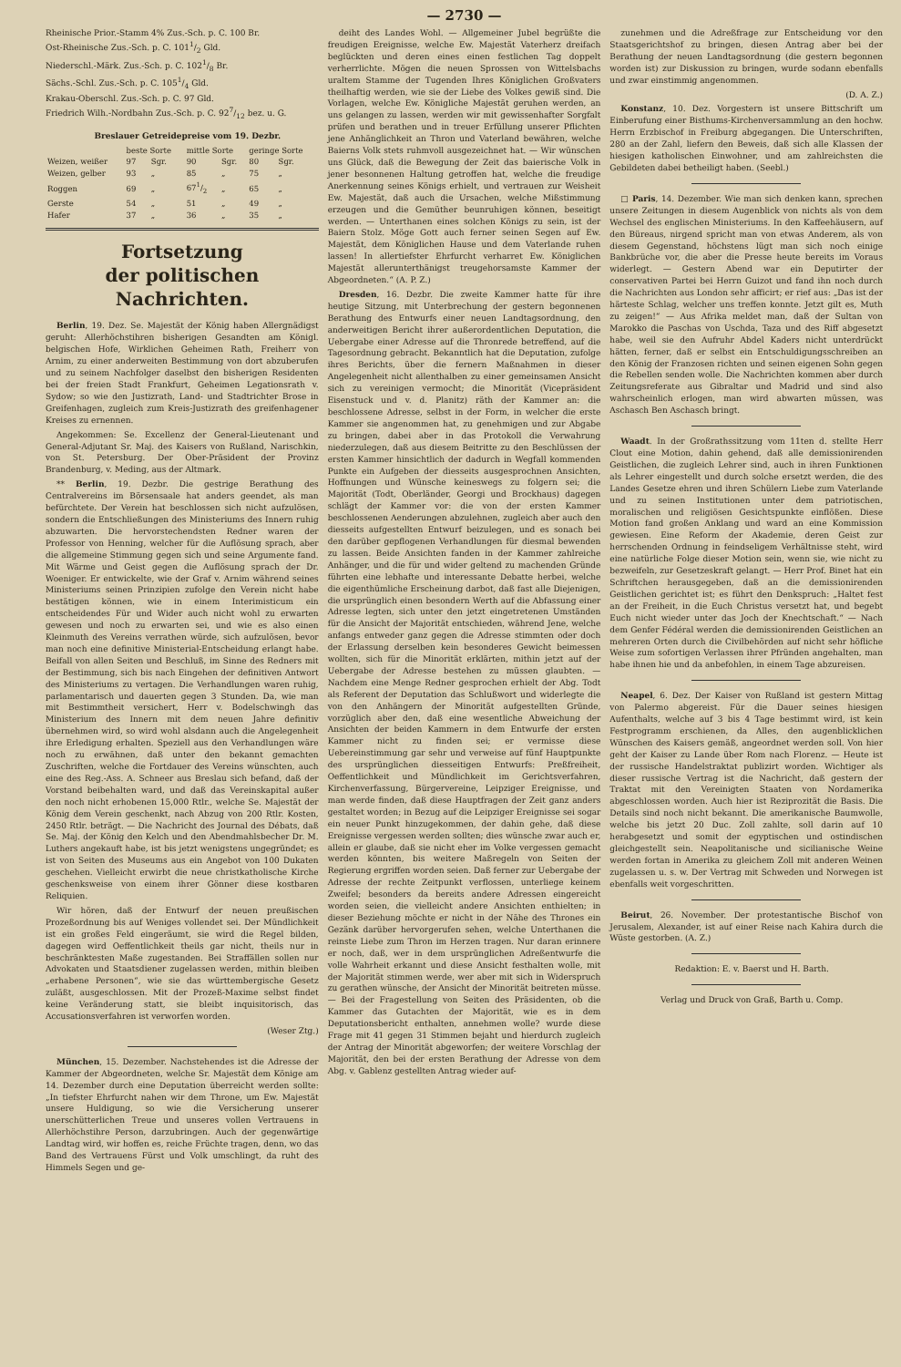— 2730 —
Rheinische Prior.-Stamm 4% Zus.-Sch. p. C. 100 Br.
Ost-Rheinische Zus.-Sch. p. C. 1011/2 Gld.
Niederschl.-Märk. Zus.-Sch. p. C. 1021/8 Br.
Sächs.-Schl. Zus.-Sch. p. C. 1051/4 Gld.
Krakau-Oberschl. Zus.-Sch. p. C. 97 Gld.
Friedrich Wilh.-Nordbahn Zus.-Sch. p. C. 927/12 bez. u. G.
Breslauer Getreidepreise vom 19. Dezbr.
| | beste Sorte | | mittle Sorte | | geringe Sorte | |
| --- | --- | --- | --- | --- | --- | --- |
| Weizen, weißer | 97 | Sgr. | 90 | Sgr. | 80 | Sgr. |
| Weizen, gelber | 93 | „ | 85 | „ | 75 | „ |
| Roggen | 69 | „ | 671/2 | „ | 65 | „ |
| Gerste | 54 | „ | 51 | „ | 49 | „ |
| Hafer | 37 | „ | 36 | „ | 35 | „ |
Fortsetzung
der politischen Nachrichten.
Berlin, 19. Dez. Se. Majestät der König haben Allergnädigst geruht: Allerhöchstihren bisherigen Gesandten am Königl. belgischen Hofe, Wirklichen Geheimen Rath, Freiherr von Arnim, zu einer anderweiten Bestimmung von dort abzuberufen und zu seinem Nachfolger daselbst den bisherigen Residenten bei der freien Stadt Frankfurt, Geheimen Legationsrath v. Sydow; so wie den Justizrath, Land- und Stadtrichter Brose in Greifenhagen, zugleich zum Kreis-Justizrath des greifenhagener Kreises zu ernennen.
Angekommen: Se. Excellenz der General-Lieutenant und General-Adjutant Sr. Maj. des Kaisers von Rußland, Narischkin, von St. Petersburg. Der Ober-Präsident der Provinz Brandenburg, v. Meding, aus der Altmark.
** Berlin, 19. Dezbr. Die gestrige Berathung des Centralvereins im Börsensaale hat anders geendet, als man befürchtete. Der Verein hat beschlossen sich nicht aufzulösen, sondern die Entschließungen des Ministeriums des Innern ruhig abzuwarten. Die hervorstechendsten Redner waren der Professor von Henning, welcher für die Auflösung sprach, aber die allgemeine Stimmung gegen sich und seine Argumente fand. Mit Wärme und Geist gegen die Auflösung sprach der Dr. Woeniger. Er entwickelte, wie der Graf v. Arnim während seines Ministeriums seinen Prinzipien zufolge den Verein nicht habe bestätigen können, wie in einem Interimisticum ein entscheidendes Für und Wider auch nicht wohl zu erwarten gewesen und noch zu erwarten sei, und wie es also einen Kleinmuth des Vereins verrathen würde, sich aufzulösen, bevor man noch eine definitive Ministerial-Entscheidung erlangt habe. Beifall von allen Seiten und Beschluß, im Sinne des Redners mit der Bestimmung, sich bis nach Eingehen der definitiven Antwort des Ministeriums zu vertagen. Die Verhandlungen waren ruhig, parlamentarisch und dauerten gegen 3 Stunden. Da, wie man mit Bestimmtheit versichert, Herr v. Bodelschwingh das Ministerium des Innern mit dem neuen Jahre definitiv übernehmen wird, so wird wohl alsdann auch die Angelegenheit ihre Erledigung erhalten. Speziell aus den Verhandlungen wäre noch zu erwähnen, daß unter den bekannt gemachten Zuschriften, welche die Fortdauer des Vereins wünschten, auch eine des Reg.-Ass. A. Schneer aus Breslau sich befand, daß der Vorstand beibehalten ward, und daß das Vereinskapital außer den noch nicht erhobenen 15,000 Rtlr., welche Se. Majestät der König dem Verein geschenkt, nach Abzug von 200 Rtlr. Kosten, 2450 Rtlr. beträgt. — Die Nachricht des Journal des Débats, daß Se. Maj. der König den Kelch und den Abendmahlsbecher Dr. M. Luthers angekauft habe, ist bis jetzt wenigstens ungegründet; es ist von Seiten des Museums aus ein Angebot von 100 Dukaten geschehen. Vielleicht erwirbt die neue christkatholische Kirche geschenksweise von einem ihrer Gönner diese kostbaren Reliquien.
Wir hören, daß der Entwurf der neuen preußischen Prozeßordnung bis auf Weniges vollendet sei. Der Mündlichkeit ist ein großes Feld eingeräumt, sie wird die Regel bilden, dagegen wird Oeffentlichkeit theils gar nicht, theils nur in beschränktesten Maße zugestanden. Bei Straffällen sollen nur Advokaten und Staatsdiener zugelassen werden, mithin bleiben „erhabene Personen“, wie sie das württembergische Gesetz zuläßt, ausgeschlossen. Mit der Prozeß-Maxime selbst findet keine Veränderung statt, sie bleibt inquisitorisch, das Accusationsverfahren ist verworfen worden.
(Weser Ztg.)
München, 15. Dezember. Nachstehendes ist die Adresse der Kammer der Abgeordneten, welche Sr. Majestät dem Könige am 14. Dezember durch eine Deputation überreicht werden sollte: „In tiefster Ehrfurcht nahen wir dem Throne, um Ew. Majestät unsere Huldigung, so wie die Versicherung unserer unerschütterlichen Treue und unseres vollen Vertrauens in Allerhöchstihre Person, darzubringen. Auch der gegenwärtige Landtag wird, wir hoffen es, reiche Früchte tragen, denn, wo das Band des Vertrauens Fürst und Volk umschlingt, da ruht des Himmels Segen und ge-
deiht des Landes Wohl. — Allgemeiner Jubel begrüßte die freudigen Ereignisse, welche Ew. Majestät Vaterherz dreifach beglückten und deren eines einen festlichen Tag doppelt verherrlichte. Mögen die neuen Sprossen von Wittelsbachs uraltem Stamme der Tugenden Ihres Königlichen Großvaters theilhaftig werden, wie sie der Liebe des Volkes gewiß sind. Die Vorlagen, welche Ew. Königliche Majestät geruhen werden, an uns gelangen zu lassen, werden wir mit gewissenhafter Sorgfalt prüfen und berathen und in treuer Erfüllung unserer Pflichten jene Anhänglichkeit an Thron und Vaterland bewähren, welche Baierns Volk stets ruhmvoll ausgezeichnet hat. — Wir wünschen uns Glück, daß die Bewegung der Zeit das baierische Volk in jener besonnenen Haltung getroffen hat, welche die freudige Anerkennung seines Königs erhielt, und vertrauen zur Weisheit Ew. Majestät, daß auch die Ursachen, welche Mißstimmung erzeugen und die Gemüther beunruhigen können, beseitigt werden. — Unterthanen eines solchen Königs zu sein, ist der Baiern Stolz. Möge Gott auch ferner seinen Segen auf Ew. Majestät, dem Königlichen Hause und dem Vaterlande ruhen lassen! In allertiefster Ehrfurcht verharret Ew. Königlichen Majestät allerunterthänigst treugehorsamste Kammer der Abgeordneten.“ (A. P. Z.)
Dresden, 16. Dezbr. Die zweite Kammer hatte für ihre heutige Sitzung, mit Unterbrechung der gestern begonnenen Berathung des Entwurfs einer neuen Landtagsordnung, den anderweitigen Bericht ihrer außerordentlichen Deputation, die Uebergabe einer Adresse auf die Thronrede betreffend, auf die Tagesordnung gebracht. Bekanntlich hat die Deputation, zufolge ihres Berichts, über die fernern Maßnahmen in dieser Angelegenheit nicht allenthalben zu einer gemeinsamen Ansicht sich zu vereinigen vermocht; die Minorität (Vicepräsident Eisenstuck und v. d. Planitz) räth der Kammer an: die beschlossene Adresse, selbst in der Form, in welcher die erste Kammer sie angenommen hat, zu genehmigen und zur Abgabe zu bringen, dabei aber in das Protokoll die Verwahrung niederzulegen, daß aus diesem Beitritte zu den Beschlüssen der ersten Kammer hinsichtlich der dadurch in Wegfall kommenden Punkte ein Aufgeben der diesseits ausgesprochnen Ansichten, Hoffnungen und Wünsche keineswegs zu folgern sei; die Majorität (Todt, Oberländer, Georgi und Brockhaus) dagegen schlägt der Kammer vor: die von der ersten Kammer beschlossenen Aenderungen abzulehnen, zugleich aber auch den diesseits aufgestellten Entwurf beizulegen, und es sonach bei den darüber gepflogenen Verhandlungen für diesmal bewenden zu lassen. Beide Ansichten fanden in der Kammer zahlreiche Anhänger, und die für und wider geltend zu machenden Gründe führten eine lebhafte und interessante Debatte herbei, welche die eigenthümliche Erscheinung darbot, daß fast alle Diejenigen, die ursprünglich einen besondern Werth auf die Abfassung einer Adresse legten, sich unter den jetzt eingetretenen Umständen für die Ansicht der Majorität entschieden, während Jene, welche anfangs entweder ganz gegen die Adresse stimmten oder doch der Erlassung derselben kein besonderes Gewicht beimessen wollten, sich für die Minorität erklärten, mithin jetzt auf der Uebergabe der Adresse bestehen zu müssen glaubten. — Nachdem eine Menge Redner gesprochen erhielt der Abg. Todt als Referent der Deputation das Schlußwort und widerlegte die von den Anhängern der Minorität aufgestellten Gründe, vorzüglich aber den, daß eine wesentliche Abweichung der Ansichten der beiden Kammern in dem Entwurfe der ersten Kammer nicht zu finden sei; er vermisse diese Uebereinstimmung gar sehr und verweise auf fünf Hauptpunkte des ursprünglichen diesseitigen Entwurfs: Preßfreiheit, Oeffentlichkeit und Mündlichkeit im Gerichtsverfahren, Kirchenverfassung, Bürgervereine, Leipziger Ereignisse, und man werde finden, daß diese Hauptfragen der Zeit ganz anders gestaltet worden; in Bezug auf die Leipziger Ereignisse sei sogar ein neuer Punkt hinzugekommen, der dahin gehe, daß diese Ereignisse vergessen werden sollten; dies wünsche zwar auch er, allein er glaube, daß sie nicht eher im Volke vergessen gemacht werden könnten, bis weitere Maßregeln von Seiten der Regierung ergriffen worden seien. Daß ferner zur Uebergabe der Adresse der rechte Zeitpunkt verflossen, unterliege keinem Zweifel; besonders da bereits andere Adressen eingereicht worden seien, die vielleicht andere Ansichten enthielten; in dieser Beziehung möchte er nicht in der Nähe des Thrones ein Gezänk darüber hervorgerufen sehen, welche Unterthanen die reinste Liebe zum Thron im Herzen tragen. Nur daran erinnere er noch, daß, wer in dem ursprünglichen Adreßentwurfe die volle Wahrheit erkannt und diese Ansicht festhalten wolle, mit der Majorität stimmen werde, wer aber mit sich in Widerspruch zu gerathen wünsche, der Ansicht der Minorität beitreten müsse. — Bei der Fragestellung von Seiten des Präsidenten, ob die Kammer das Gutachten der Majorität, wie es in dem Deputationsbericht enthalten, annehmen wolle? wurde diese Frage mit 41 gegen 31 Stimmen bejaht und hierdurch zugleich der Antrag der Minorität abgeworfen; der weitere Vorschlag der Majorität, den bei der ersten Berathung der Adresse von dem Abg. v. Gablenz gestellten Antrag wieder auf-
zunehmen und die Adreßfrage zur Entscheidung vor den Staatsgerichtshof zu bringen, diesen Antrag aber bei der Berathung der neuen Landtagsordnung (die gestern begonnen worden ist) zur Diskussion zu bringen, wurde sodann ebenfalls und zwar einstimmig angenommen.
(D. A. Z.)
Konstanz, 10. Dez. Vorgestern ist unsere Bittschrift um Einberufung einer Bisthums-Kirchenversammlung an den hochw. Herrn Erzbischof in Freiburg abgegangen. Die Unterschriften, 280 an der Zahl, liefern den Beweis, daß sich alle Klassen der hiesigen katholischen Einwohner, und am zahlreichsten die Gebildeten dabei betheiligt haben. (Seebl.)
□ Paris, 14. Dezember. Wie man sich denken kann, sprechen unsere Zeitungen in diesem Augenblick von nichts als von dem Wechsel des englischen Ministeriums. In den Kaffeehäusern, auf den Büreaus, nirgend spricht man von etwas Anderem, als von diesem Gegenstand, höchstens lügt man sich noch einige Bankbrüche vor, die aber die Presse heute bereits im Voraus widerlegt. — Gestern Abend war ein Deputirter der conservativen Partei bei Herrn Guizot und fand ihn noch durch die Nachrichten aus London sehr afficirt; er rief aus: „Das ist der härteste Schlag, welcher uns treffen konnte. Jetzt gilt es, Muth zu zeigen!“ — Aus Afrika meldet man, daß der Sultan von Marokko die Paschas von Uschda, Taza und des Riff abgesetzt habe, weil sie den Aufruhr Abdel Kaders nicht unterdrückt hätten, ferner, daß er selbst ein Entschuldigungsschreiben an den König der Franzosen richten und seinen eigenen Sohn gegen die Rebellen senden wolle. Die Nachrichten kommen aber durch Zeitungsreferate aus Gibraltar und Madrid und sind also wahrscheinlich erlogen, man wird abwarten müssen, was Aschasch Ben Aschasch bringt.
Waadt. In der Großrathssitzung vom 11ten d. stellte Herr Clout eine Motion, dahin gehend, daß alle demissionirenden Geistlichen, die zugleich Lehrer sind, auch in ihren Funktionen als Lehrer eingestellt und durch solche ersetzt werden, die des Landes Gesetze ehren und ihren Schülern Liebe zum Vaterlande und zu seinen Institutionen unter dem patriotischen, moralischen und religiösen Gesichtspunkte einflößen. Diese Motion fand großen Anklang und ward an eine Kommission gewiesen. Eine Reform der Akademie, deren Geist zur herrschenden Ordnung in feindseligem Verhältnisse steht, wird eine natürliche Folge dieser Motion sein, wenn sie, wie nicht zu bezweifeln, zur Gesetzeskraft gelangt. — Herr Prof. Binet hat ein Schriftchen herausgegeben, daß an die demissionirenden Geistlichen gerichtet ist; es führt den Denkspruch: „Haltet fest an der Freiheit, in die Euch Christus versetzt hat, und begebt Euch nicht wieder unter das Joch der Knechtschaft.“ — Nach dem Genfer Fédéral werden die demissionirenden Geistlichen an mehreren Orten durch die Civilbehörden auf nicht sehr höfliche Weise zum sofortigen Verlassen ihrer Pfründen angehalten, man habe ihnen hie und da anbefohlen, in einem Tage abzureisen.
Neapel, 6. Dez. Der Kaiser von Rußland ist gestern Mittag von Palermo abgereist. Für die Dauer seines hiesigen Aufenthalts, welche auf 3 bis 4 Tage bestimmt wird, ist kein Festprogramm erschienen, da Alles, den augenblicklichen Wünschen des Kaisers gemäß, angeordnet werden soll. Von hier geht der Kaiser zu Lande über Rom nach Florenz. — Heute ist der russische Handelstraktat publizirt worden. Wichtiger als dieser russische Vertrag ist die Nachricht, daß gestern der Traktat mit den Vereinigten Staaten von Nordamerika abgeschlossen worden. Auch hier ist Reziprozität die Basis. Die Details sind noch nicht bekannt. Die amerikanische Baumwolle, welche bis jetzt 20 Duc. Zoll zahlte, soll darin auf 10 herabgesetzt und somit der egyptischen und ostindischen gleichgestellt sein. Neapolitanische und sicilianische Weine werden fortan in Amerika zu gleichem Zoll mit anderen Weinen zugelassen u. s. w. Der Vertrag mit Schweden und Norwegen ist ebenfalls weit vorgeschritten.
Beirut, 26. November. Der protestantische Bischof von Jerusalem, Alexander, ist auf einer Reise nach Kahira durch die Wüste gestorben. (A. Z.)
Redaktion: E. v. Baerst und H. Barth.
Verlag und Druck von Graß, Barth u. Comp.